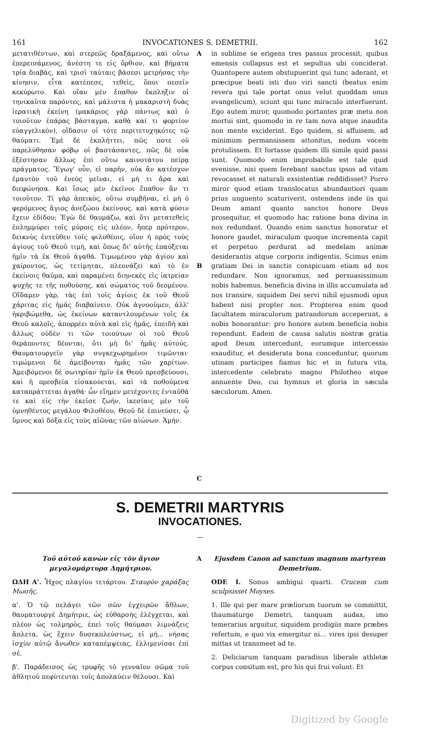161 INVOCATIONES S. DEMETRII. 162
μετατιθέντων, καὶ στερεῶς δραξάμενος, καὶ οὕτω ἐπερεισάμενος, ἀνέστη τε εἰς ὄρθιον, καὶ βήματα τρία διαβὰς, καὶ τρισὶ ταύταις βάσεσι μετρήσας τὴν κίνησιν, εἶτα κατέπεσε, τεθεὶς, ὅποι πεσεῖν κεκύρωτο. Καὶ οἵαν μὲν ἔπαθον ἔκπληξιν οἱ τηνικαῦτα παρόντες, καὶ μάλιστα ἡ μακαριστὴ δυὰς ἱερατικὴ ἐκείνη (μακάριος γὰρ πάντως καὶ ὁ τοιοῦτον ἐπάρας βάσταγμα, καθὰ καί τι φορτίον εὐαγγελικὸν), οἴδασιν οἱ τότε περιτετυχηκότες τῷ θαύματι. Ἐμὲ δὲ ἐκπλήττει, πῶς ποτε οὐ παρελύθησαν φόβῳ οἱ βαστάσαντες, πῶς δὲ οὐκ ἐξέστησαν ἄλλως ἐπὶ οὕτω καινοτάτου πείρᾳ πράγματος. Ἔγωγ' οὖν, εἰ παρῆν, οὐκ ἂν κατέσχον ἐμαυτὸν τοῦ ἐνεὸς μεῖναι, εἰ μή τι ἄρα καὶ διεφώνησα. Καὶ ἴσως μὲν ἐκεῖνοι ἔπαθον ἄν τι τοιοῦτον. Τί γὰρ ἀπεικὸς, οὕτω συμβῆναι, εἰ μὴ ὁ φερόμενος ἅγιος ἀνεζώου ἐκείνους, καὶ κατὰ φύσιν ἔχειν ἐδίδου; Ἐγὼ δὲ θαυμάζω, καὶ ὅτι μετατεθεὶς ἐπλημμύρει τοῖς μύροις εἰς πλέον, ἤπερ πρότερον, δεικνὺς ἐντεῦθεν τοῖς φιλοθέοις, οἵον ἡ πρὸς τοὺς ἁγίους τοῦ Θεοῦ τιμὴ, καὶ ὅπως δι' αὐτῆς ἐπαύξεται ἡμῖν τὰ ἐκ Θεοῦ ἀγαθά. Τιμωμένου γὰρ ἁγίου καὶ χαίροντος, ὡς τετίμηται, πλεονάζει καὶ τὸ ἐν ἐκείνοις θαῦμα, καὶ παραμένει διηνεκὲς εἰς ἰατρείαν ψυχῆς τε τῆς ποθούσης, καὶ σώματος τοῦ δεομένου. Οἴδαμεν γὰρ, τὰς ἐπὶ τοῖς ἁγίοις ἐκ τοῦ Θεοῦ χάριτας εἰς ἡμᾶς διαβαίνειν. Οὐκ ἀγνοοῦμεν, ἀλλ' ἠκριβώμεθα, ὡς ἐκείνων καταντλουμένων τοῖς ἐκ Θεοῦ καλοῖς, ἀπορρέει αὐτὰ καὶ εἰς ἡμᾶς, ἐπειδὴ καὶ ἄλλως οὐδέν τι τῶν τοιούτων οἱ τοῦ Θεοῦ θεράποντες δέονται, ὅτι μὴ δι' ἡμᾶς αὐτούς. Θαυματουργεῖν γὰρ συγκεχωρημένοι τιμῶνται· τιμώμενοι δὲ ἀμείβονται ἡμᾶς τῶν χαρίτων. Ἀμειβόμενοι δὲ σωτηρίαν ἡμῖν ἐκ Θεοῦ πρεσβεύουσι, καὶ ἡ πρεσβεία εἰσακούεται, καὶ τὰ ποθούμενα καταπράττεται ἀγαθά· ὧν εἴημεν μετέχοντες ἐνταῦθά τε καὶ εἰς τὴν ἐκεῖσε ζωὴν, ἱκεσίαις μὲν τοῦ ὑμνηθέντος μεγάλου Φιλοθέου, Θεοῦ δὲ ἐπινεύσει, ᾧ ὕμνος καὶ δόξα εἰς τοὺς αἰῶνας τῶν αἰώνων. Ἀμήν.
A
B
C
in sublime se erigens tres passus processit, quibus emensis collapsus est et sepultus ubi conciderat. Quantopere autem obstupuerint qui tunc aderant, et præcipue beati isti duo viri sancti (beatus enim revera qui tale portat onus velut quoddam onus evangelicum), sciunt qui tunc miraculo interfuerunt. Ego autem miror, quomodo portantes præ metu non mortui sint, quomodo in re tam nova atque inaudita non mente exciderint. Ego quidem, si affuisem, ad minimum permansissem attonitus, nedum vocem protulissem. Et fortasse quidem illi simile quid passi sunt. Quomodo enim improbabile est tale quid evenisse, nisi quem ferebant sanctus ipsos ad vitam revocasset et naturali exsistentiæ reddidisset? Porro miror quod etiam translocatus abundantiori quam prius unguento scaturiverit, ostendens inde iis qui Deum amant quanto sanctos honore Deus prosequitur, et quomodo hac ratione bona divina in nos redundant. Quando enim sanctus honoratur et honore gaudet, miraculum quoque incrementa capit et perpetuo perdurat ad medelam animæ desiderantis atque corporis indigentis. Scimus enim gratiam Dei in sanctis conspicuam etiam ad nos redundare. Non ignoramus, sed persuasissimum nobis habemus, beneficia divina in illis accumulata ad nos transire, siquidem Dei servi nihil ejusmodi opus habent nisi propter nos. Propterea enim quod facultatem miraculorum patrandorum acceperunt, a nobis honorantur: pro honore autem beneficia nobis rependunt. Eadem de causa salutis nostræ gratia apud Deum intercedunt, eorumque intercessio exauditur, et desiderata bona conceduntur, quorum utinam participes fiamus hic et in futura vita, intercedente celebrato magno Philotheo atque annuente Deo, cui hymnus et gloria in sæcula sæculorum. Amen.
S. DEMETRII MARTYRIS
INVOCATIONES.
—
Τοῦ αὐτοῦ κανὼν εἰς τὸν ἅγιον μεγαλομάρτυρα Δημήτριον.
ΩΔΗ Α'. Ἦχος πλαγίου τετάρτου. Σταυρὸν χαράξας Μωσῆς.
α'. Ὁ τῷ πελάγει τῶν σῶν ἐγχειρῶν ἄθλων, θαυματουργὲ Δημήτριε, ὡς εὐθαρσὴς ἐλέγχεται, καὶ πλέον ὡς τολμηρὸς, ἐπεὶ τοῖς θαύμασι λιμνάζεις ἄπλετα, ὡς ἔχειν δυσεκπλεύστως, εἰ μή... νήσας ἰσχὺν αὐτῷ ἄνωθεν καταπέμψειας, ἐλλιμενίσαι ἐπὶ σέ.
β'. Παράδεισος ὡς τρυφῆς τὸ γενναῖον σῶμα τοῦ ἀθλητοῦ πεφύτευται τοῖς ἀπολαύειν θέλουσι. Καὶ
A Ejusdem Canon ad sanctum magnum martyrem Demetrium.
ODE I. Sonus ambigui quarti. Crucem cum sculpsisset Moyses.
1. Ille qui per mare præliorum tuorum se committit, thaumaturge Demetri, tanquam audax, imo temerarius arguitur, siquidem prodigiis mare præbes refertum, e quo vix emergitur ni... vires ipsi desuper mittas ut transmeet ad te.
2. Deliciarum tanquam paradisus liberale athletæ corpus consitum est, pro his qui frui volunt. Et
Digitized by Google